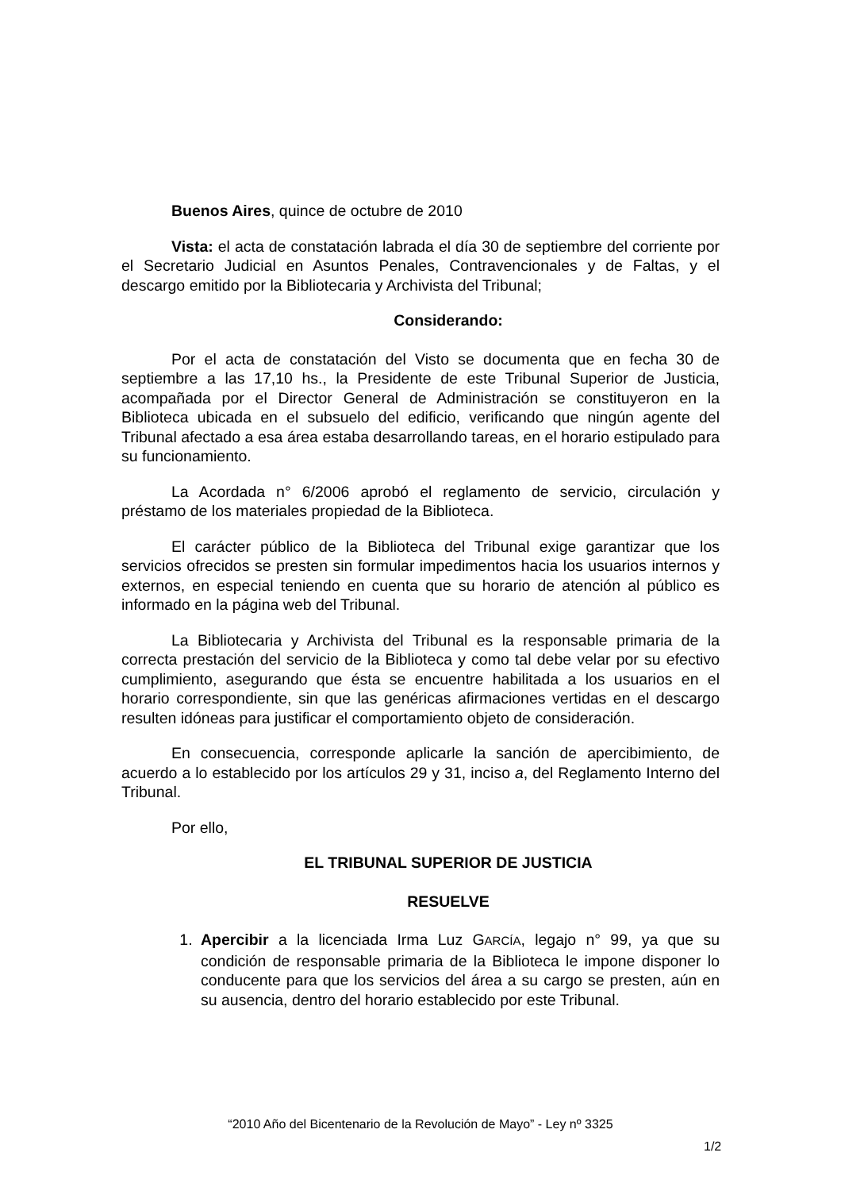Buenos Aires, quince de octubre de 2010
Vista: el acta de constatación labrada el día 30 de septiembre del corriente por el Secretario Judicial en Asuntos Penales, Contravencionales y de Faltas, y el descargo emitido por la Bibliotecaria y Archivista del Tribunal;
Considerando:
Por el acta de constatación del Visto se documenta que en fecha 30 de septiembre a las 17,10 hs., la Presidente de este Tribunal Superior de Justicia, acompañada por el Director General de Administración se constituyeron en la Biblioteca ubicada en el subsuelo del edificio, verificando que ningún agente del Tribunal afectado a esa área estaba desarrollando tareas, en el horario estipulado para su funcionamiento.
La Acordada n° 6/2006 aprobó el reglamento de servicio, circulación y préstamo de los materiales propiedad de la Biblioteca.
El carácter público de la Biblioteca del Tribunal exige garantizar que los servicios ofrecidos se presten sin formular impedimentos hacia los usuarios internos y externos, en especial teniendo en cuenta que su horario de atención al público es informado en la página web del Tribunal.
La Bibliotecaria y Archivista del Tribunal es la responsable primaria de la correcta prestación del servicio de la Biblioteca y como tal debe velar por su efectivo cumplimiento, asegurando que ésta se encuentre habilitada a los usuarios en el horario correspondiente, sin que las genéricas afirmaciones vertidas en el descargo resulten idóneas para justificar el comportamiento objeto de consideración.
En consecuencia, corresponde aplicarle la sanción de apercibimiento, de acuerdo a lo establecido por los artículos 29 y 31, inciso a, del Reglamento Interno del Tribunal.
Por ello,
EL TRIBUNAL SUPERIOR DE JUSTICIA
RESUELVE
1. Apercibir a la licenciada Irma Luz GARCÍA, legajo n° 99, ya que su condición de responsable primaria de la Biblioteca le impone disponer lo conducente para que los servicios del área a su cargo se presten, aún en su ausencia, dentro del horario establecido por este Tribunal.
“2010 Año del Bicentenario de la Revolución de Mayo” - Ley nº 3325
1/2